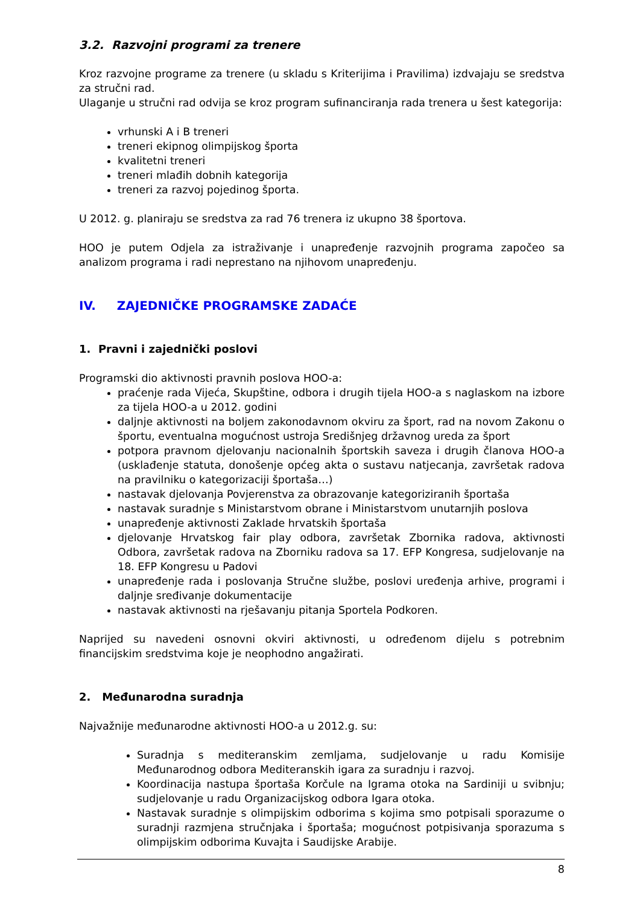3.2. Razvojni programi za trenere
Kroz razvojne programe za trenere (u skladu s Kriterijima i Pravilima) izdvajaju se sredstva za stručni rad.
Ulaganje u stručni rad odvija se kroz program sufinanciranja rada trenera u šest kategorija:
vrhunski A i B treneri
treneri ekipnog olimpijskog športa
kvalitetni treneri
treneri mlađih dobnih kategorija
treneri za razvoj pojedinog športa.
U 2012. g. planiraju se sredstva za rad 76 trenera iz ukupno 38 športova.
HOO je putem Odjela za istraživanje i unapređenje razvojnih programa započeo sa analizom programa i radi neprestano na njihovom unapređenju.
IV. ZAJEDNIČKE PROGRAMSKE ZADAĆE
1. Pravni i zajednički poslovi
Programski dio aktivnosti pravnih poslova HOO-a:
praćenje rada Vijeća, Skupštine, odbora i drugih tijela HOO-a s naglaskom na izbore za tijela HOO-a u 2012. godini
daljnje aktivnosti na boljem zakonodavnom okviru za šport, rad na novom Zakonu o športu, eventualna mogućnost ustroja Središnjeg državnog ureda za šport
potpora pravnom djelovanju nacionalnih športskih saveza i drugih članova HOO-a (usklađenje statuta, donošenje općeg akta o sustavu natjecanja, završetak radova na pravilniku o kategorizaciji športaša…)
nastavak djelovanja Povjerenstva za obrazovanje kategoriziranih športaša
nastavak suradnje s Ministarstvom obrane i Ministarstvom unutarnjih poslova
unapređenje aktivnosti Zaklade hrvatskih športaša
djelovanje Hrvatskog fair play odbora, završetak Zbornika radova, aktivnosti Odbora, završetak radova na Zborniku radova sa 17. EFP Kongresa, sudjelovanje na 18. EFP Kongresu u Padovi
unapređenje rada i poslovanja Stručne službe, poslovi uređenja arhive, programi i daljnje sređivanje dokumentacije
nastavak aktivnosti na rješavanju pitanja Sportela Podkoren.
Naprijed su navedeni osnovni okviri aktivnosti, u određenom dijelu s potrebnim financijskim sredstvima koje je neophodno angažirati.
2. Međunarodna suradnja
Najvažnije međunarodne aktivnosti HOO-a u 2012.g. su:
Suradnja s mediteranskim zemljama, sudjelovanje u radu Komisije Međunarodnog odbora Mediteranskih igara za suradnju i razvoj.
Koordinacija nastupa športaša Korčule na Igrama otoka na Sardiniji u svibnju; sudjelovanje u radu Organizacijskog odbora Igara otoka.
Nastavak suradnje s olimpijskim odborima s kojima smo potpisali sporazume o suradnji razmjena stručnjaka i športaša; mogućnost potpisivanja sporazuma s olimpijskim odborima Kuvajta i Saudijske Arabije.
8